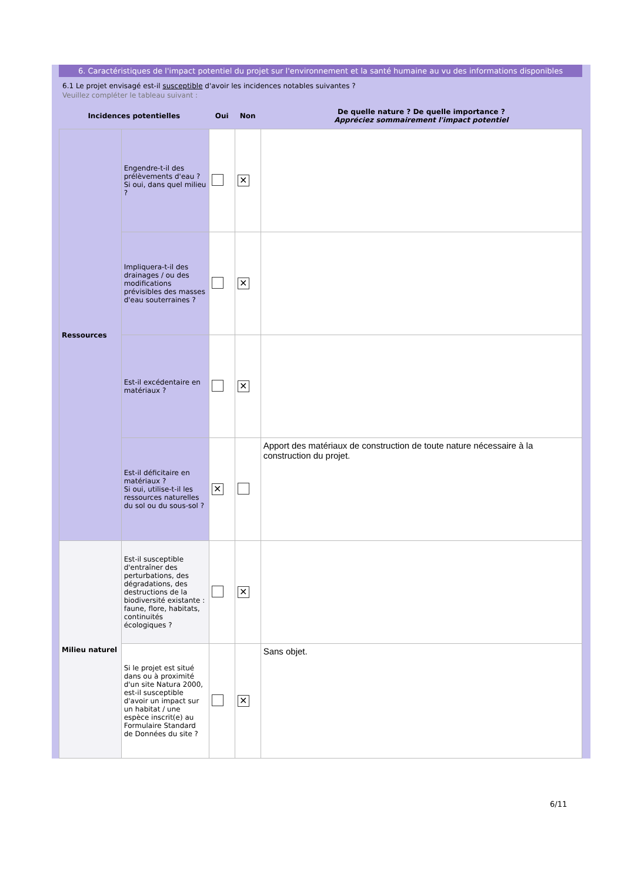6. Caractéristiques de l'impact potentiel du projet sur l'environnement et la santé humaine au vu des informations disponibles
6.1 Le projet envisagé est-il susceptible d'avoir les incidences notables suivantes ?
Veuillez compléter le tableau suivant :
| Incidences potentielles | | Oui | Non | De quelle nature ? De quelle importance ? Appréciez sommairement l'impact potentiel |
| --- | --- | --- | --- | --- |
| Ressources | Engendre-t-il des prélèvements d'eau ? Si oui, dans quel milieu ? | | ✕ | |
| | Impliquera-t-il des drainages / ou des modifications prévisibles des masses d'eau souterraines ? | | ✕ | |
| | Est-il excédentaire en matériaux ? | | ✕ | |
| | Est-il déficitaire en matériaux ? Si oui, utilise-t-il les ressources naturelles du sol ou du sous-sol ? | ✕ | | Apport des matériaux de construction de toute nature nécessaire à la construction du projet. |
| Milieu naturel | Est-il susceptible d'entraîner des perturbations, des dégradations, des destructions de la biodiversité existante : faune, flore, habitats, continuités écologiques ? | | ✕ | |
| | Si le projet est situé dans ou à proximité d'un site Natura 2000, est-il susceptible d'avoir un impact sur un habitat / une espèce inscrit(e) au Formulaire Standard de Données du site ? | | ✕ | Sans objet. |
6/11